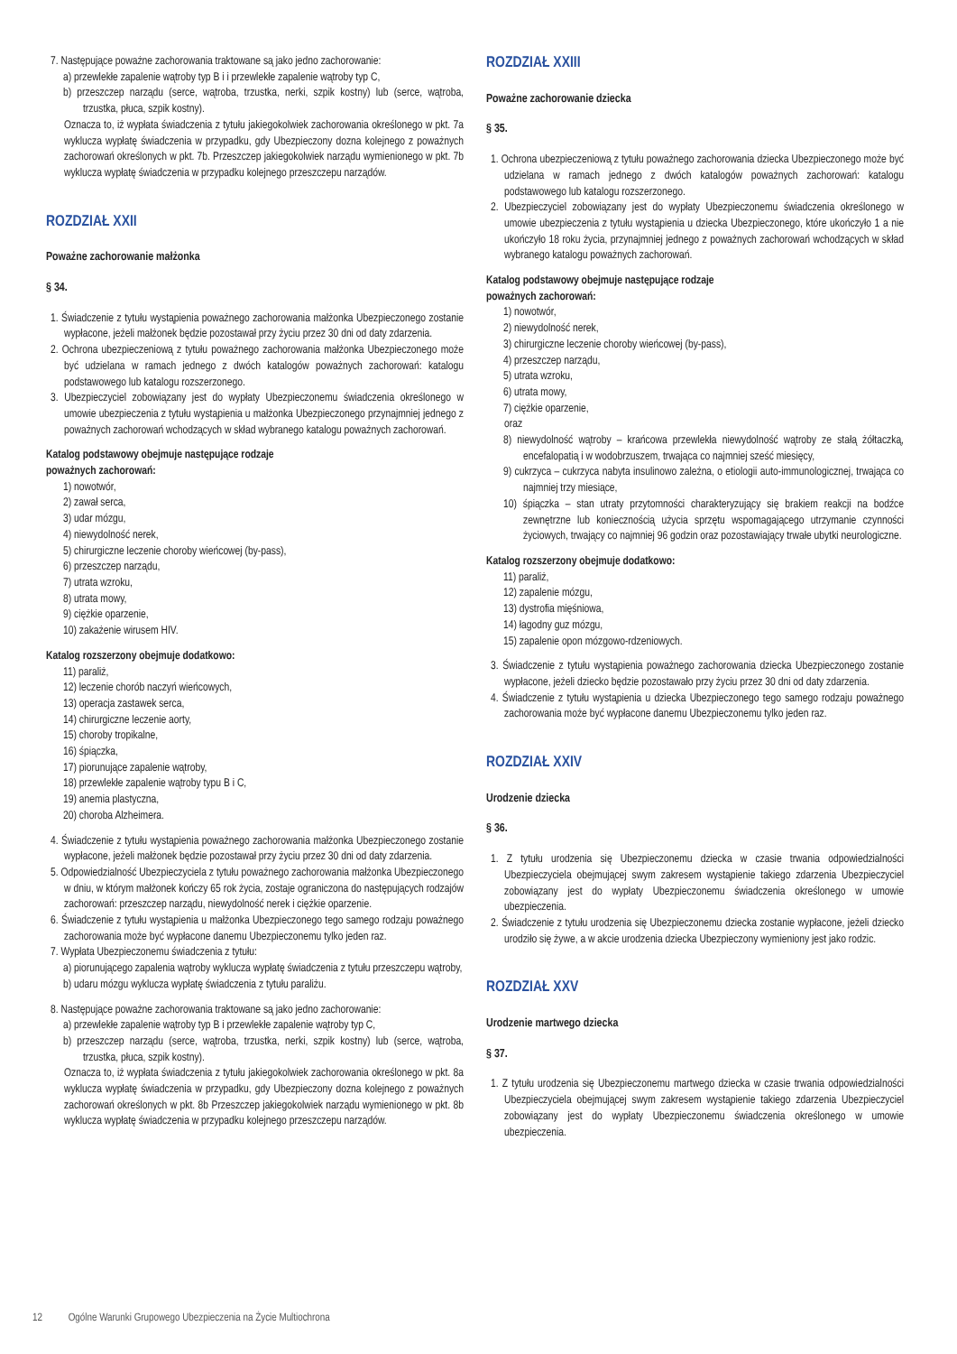7. Następujące poważne zachorowania traktowane są jako jedno zachorowanie:
a) przewlekłe zapalenie wątroby typ B i i przewlekłe zapalenie wątroby typ C,
b) przeszczep narządu (serce, wątroba, trzustka, nerki, szpik kostny) lub (serce, wątroba, trzustka, płuca, szpik kostny).
Oznacza to, iż wypłata świadczenia z tytułu jakiegokolwiek zachorowania określonego w pkt. 7a wyklucza wypłatę świadczenia w przypadku, gdy Ubezpieczony dozna kolejnego z poważnych zachorowań określonych w pkt. 7b. Przeszczep jakiegokolwiek narządu wymienionego w pkt. 7b wyklucza wypłatę świadczenia w przypadku kolejnego przeszczepu narządów.
ROZDZIAŁ XXII
Poważne zachorowanie małżonka
§ 34.
1. Świadczenie z tytułu wystąpienia poważnego zachorowania małżonka Ubezpieczonego zostanie wypłacone, jeżeli małżonek będzie pozostawał przy życiu przez 30 dni od daty zdarzenia.
2. Ochrona ubezpieczeniową z tytułu poważnego zachorowania małżonka Ubezpieczonego może być udzielana w ramach jednego z dwóch katalogów poważnych zachorowań: katalogu podstawowego lub katalogu rozszerzonego.
3. Ubezpieczyciel zobowiązany jest do wypłaty Ubezpieczonemu świadczenia określonego w umowie ubezpieczenia z tytułu wystąpienia u małżonka Ubezpieczonego przynajmniej jednego z poważnych zachorowań wchodzących w skład wybranego katalogu poważnych zachorowań.
Katalog podstawowy obejmuje następujące rodzaje
poważnych zachorowań:
1) nowotwór,
2) zawał serca,
3) udar mózgu,
4) niewydolność nerek,
5) chirurgiczne leczenie choroby wieńcowej (by-pass),
6) przeszczep narządu,
7) utrata wzroku,
8) utrata mowy,
9) ciężkie oparzenie,
10) zakażenie wirusem HIV.
Katalog rozszerzony obejmuje dodatkowo:
11) paraliż,
12) leczenie chorób naczyń wieńcowych,
13) operacja zastawek serca,
14) chirurgiczne leczenie aorty,
15) choroby tropikalne,
16) śpiączka,
17) piorunujące zapalenie wątroby,
18) przewlekłe zapalenie wątroby typu B i C,
19) anemia plastyczna,
20) choroba Alzheimera.
4. Świadczenie z tytułu wystąpienia poważnego zachorowania małżonka Ubezpieczonego zostanie wypłacone, jeżeli małżonek będzie pozostawał przy życiu przez 30 dni od daty zdarzenia.
5. Odpowiedzialność Ubezpieczyciela z tytułu poważnego zachorowania małżonka Ubezpieczonego w dniu, w którym małżonek kończy 65 rok życia, zostaje ograniczona do następujących rodzajów zachorowań: przeszczep narządu, niewydolność nerek i ciężkie oparzenie.
6. Świadczenie z tytułu wystąpienia u małżonka Ubezpieczonego tego samego rodzaju poważnego zachorowania może być wypłacone danemu Ubezpieczonemu tylko jeden raz.
7. Wypłata Ubezpieczonemu świadczenia z tytułu:
a) piorunującego zapalenia wątroby wyklucza wypłatę świadczenia z tytułu przeszczepu wątroby,
b) udaru mózgu wyklucza wypłatę świadczenia z tytułu paraliżu.
8. Następujące poważne zachorowania traktowane są jako jedno zachorowanie:
a) przewlekłe zapalenie wątroby typ B i przewlekłe zapalenie wątroby typ C,
b) przeszczep narządu (serce, wątroba, trzustka, nerki, szpik kostny) lub (serce, wątroba, trzustka, płuca, szpik kostny).
Oznacza to, iż wypłata świadczenia z tytułu jakiegokolwiek zachorowania określonego w pkt. 8a wyklucza wypłatę świadczenia w przypadku, gdy Ubezpieczony dozna kolejnego z poważnych zachorowań określonych w pkt. 8b Przeszczep jakiegokolwiek narządu wymienionego w pkt. 8b wyklucza wypłatę świadczenia w przypadku kolejnego przeszczepu narządów.
ROZDZIAŁ XXIII
Poważne zachorowanie dziecka
§ 35.
1. Ochrona ubezpieczeniową z tytułu poważnego zachorowania dziecka Ubezpieczonego może być udzielana w ramach jednego z dwóch katalogów poważnych zachorowań: katalogu podstawowego lub katalogu rozszerzonego.
2. Ubezpieczyciel zobowiązany jest do wypłaty Ubezpieczonemu świadczenia określonego w umowie ubezpieczenia z tytułu wystąpienia u dziecka Ubezpieczonego, które ukończyło 1 a nie ukończyło 18 roku życia, przynajmniej jednego z poważnych zachorowań wchodzących w skład wybranego katalogu poważnych zachorowań.
Katalog podstawowy obejmuje następujące rodzaje
poważnych zachorowań:
1) nowotwór,
2) niewydolność nerek,
3) chirurgiczne leczenie choroby wieńcowej (by-pass),
4) przeszczep narządu,
5) utrata wzroku,
6) utrata mowy,
7) ciężkie oparzenie,
oraz
8) niewydolność wątroby – krańcowa przewlekła niewydolność wątroby ze stałą żółtaczką, encefalopatią i w wodobrzuszem, trwająca co najmniej sześć miesięcy,
9) cukrzyca – cukrzyca nabyta insulinowo zależna, o etiologii auto-immunologicznej, trwająca co najmniej trzy miesiące,
10) śpiączka – stan utraty przytomności charakteryzujący się brakiem reakcji na bodźce zewnętrzne lub koniecznością użycia sprzętu wspomagającego utrzymanie czynności życiowych, trwający co najmniej 96 godzin oraz pozostawiający trwałe ubytki neurologiczne.
Katalog rozszerzony obejmuje dodatkowo:
11) paraliż,
12) zapalenie mózgu,
13) dystrofia mięśniowa,
14) łagodny guz mózgu,
15) zapalenie opon mózgowo-rdzeniowych.
3. Świadczenie z tytułu wystąpienia poważnego zachorowania dziecka Ubezpieczonego zostanie wypłacone, jeżeli dziecko będzie pozostawało przy życiu przez 30 dni od daty zdarzenia.
4. Świadczenie z tytułu wystąpienia u dziecka Ubezpieczonego tego samego rodzaju poważnego zachorowania może być wypłacone danemu Ubezpieczonemu tylko jeden raz.
ROZDZIAŁ XXIV
Urodzenie dziecka
§ 36.
1. Z tytułu urodzenia się Ubezpieczonemu dziecka w czasie trwania odpowiedzialności Ubezpieczyciela obejmującej swym zakresem wystąpienie takiego zdarzenia Ubezpieczyciel zobowiązany jest do wypłaty Ubezpieczonemu świadczenia określonego w umowie ubezpieczenia.
2. Świadczenie z tytułu urodzenia się Ubezpieczonemu dziecka zostanie wypłacone, jeżeli dziecko urodziło się żywe, a w akcie urodzenia dziecka Ubezpieczony wymieniony jest jako rodzic.
ROZDZIAŁ XXV
Urodzenie martwego dziecka
§ 37.
1. Z tytułu urodzenia się Ubezpieczonemu martwego dziecka w czasie trwania odpowiedzialności Ubezpieczyciela obejmującej swym zakresem wystąpienie takiego zdarzenia Ubezpieczyciel zobowiązany jest do wypłaty Ubezpieczonemu świadczenia określonego w umowie ubezpieczenia.
12 Ogólne Warunki Grupowego Ubezpieczenia na Życie Multiochrona